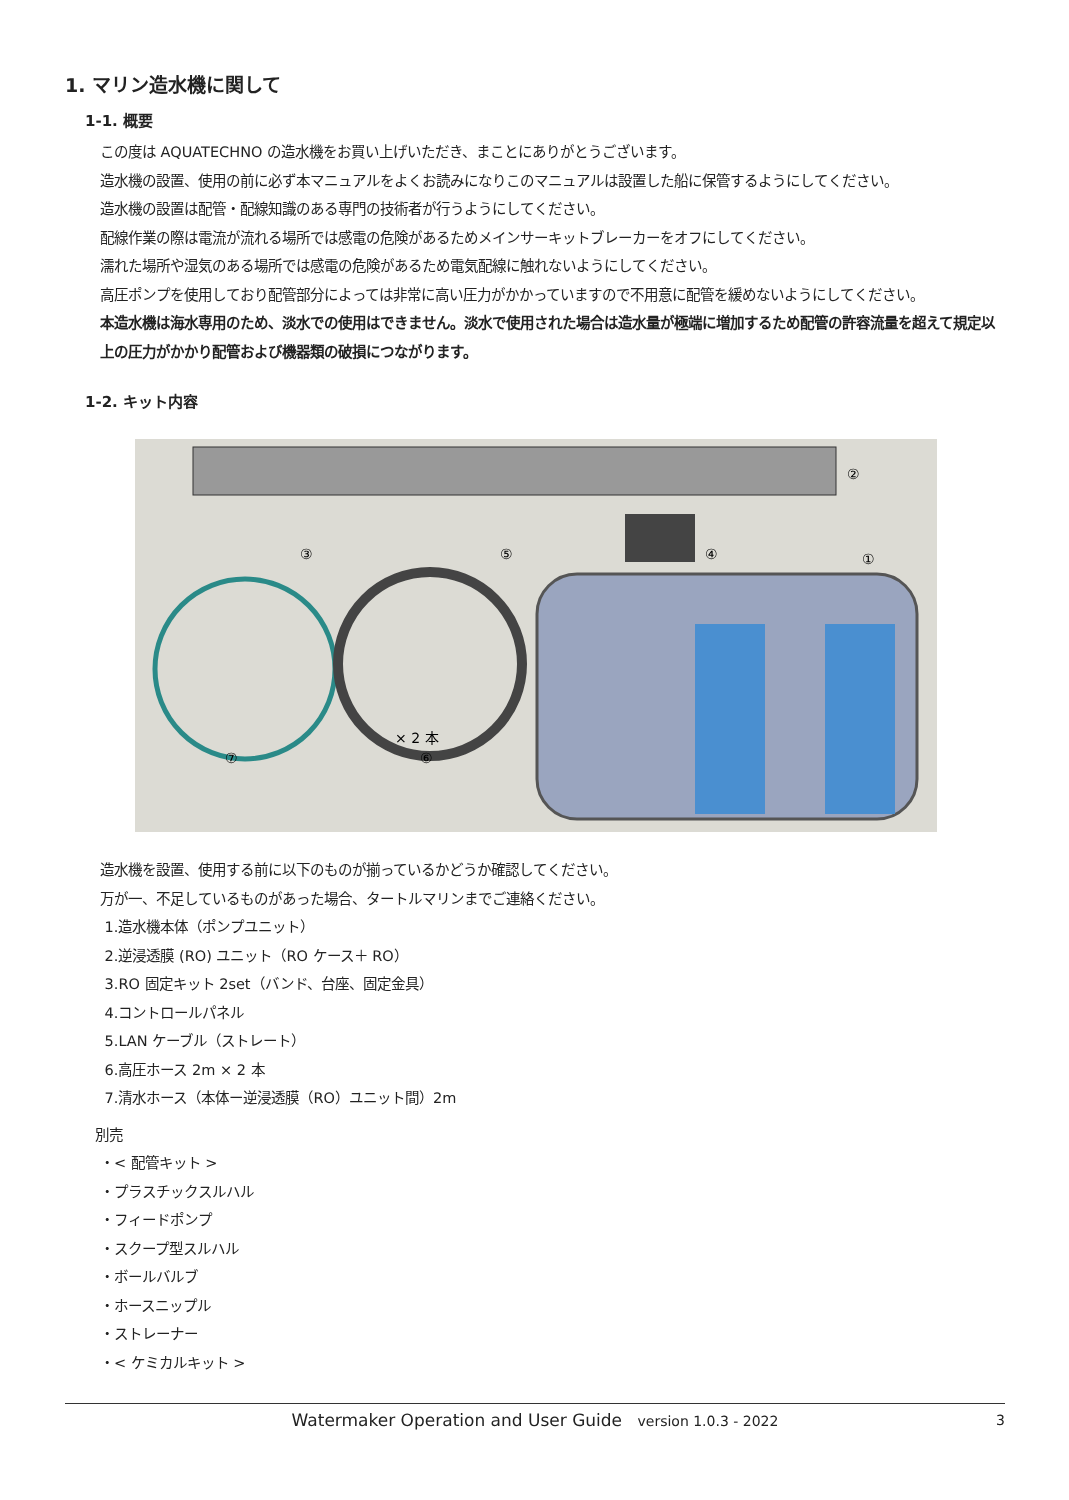1. マリン造水機に関して
1-1. 概要
この度は AQUATECHNO の造水機をお買い上げいただき、まことにありがとうございます。
造水機の設置、使用の前に必ず本マニュアルをよくお読みになりこのマニュアルは設置した船に保管するようにしてください。
造水機の設置は配管・配線知識のある専門の技術者が行うようにしてください。
配線作業の際は電流が流れる場所では感電の危険があるためメインサーキットブレーカーをオフにしてください。
濡れた場所や湿気のある場所では感電の危険があるため電気配線に触れないようにしてください。
高圧ポンプを使用しており配管部分によっては非常に高い圧力がかかっていますので不用意に配管を緩めないようにしてください。
本造水機は海水専用のため、淡水での使用はできません。淡水で使用された場合は造水量が極端に増加するため配管の許容流量を超えて規定以上の圧力がかかり配管および機器類の破損につながります。
1-2. キット内容
②
③
⑤
④
①
× 2 本
⑥
⑦
造水機を設置、使用する前に以下のものが揃っているかどうか確認してください。
万が一、不足しているものがあった場合、タートルマリンまでご連絡ください。
1.造水機本体（ポンプユニット）
2.逆浸透膜 (RO) ユニット（RO ケース＋ RO）
3.RO 固定キット 2set（バンド、台座、固定金具）
4.コントロールパネル
5.LAN ケーブル（ストレート）
6.高圧ホース 2m × 2 本
7.清水ホース（本体ー逆浸透膜（RO）ユニット間）2m
別売
・< 配管キット >
・プラスチックスルハル
・フィードポンプ
・スクープ型スルハル
・ボールバルブ
・ホースニップル
・ストレーナー
・< ケミカルキット >
Watermaker Operation and User Guide version 1.0.3 - 2022 3